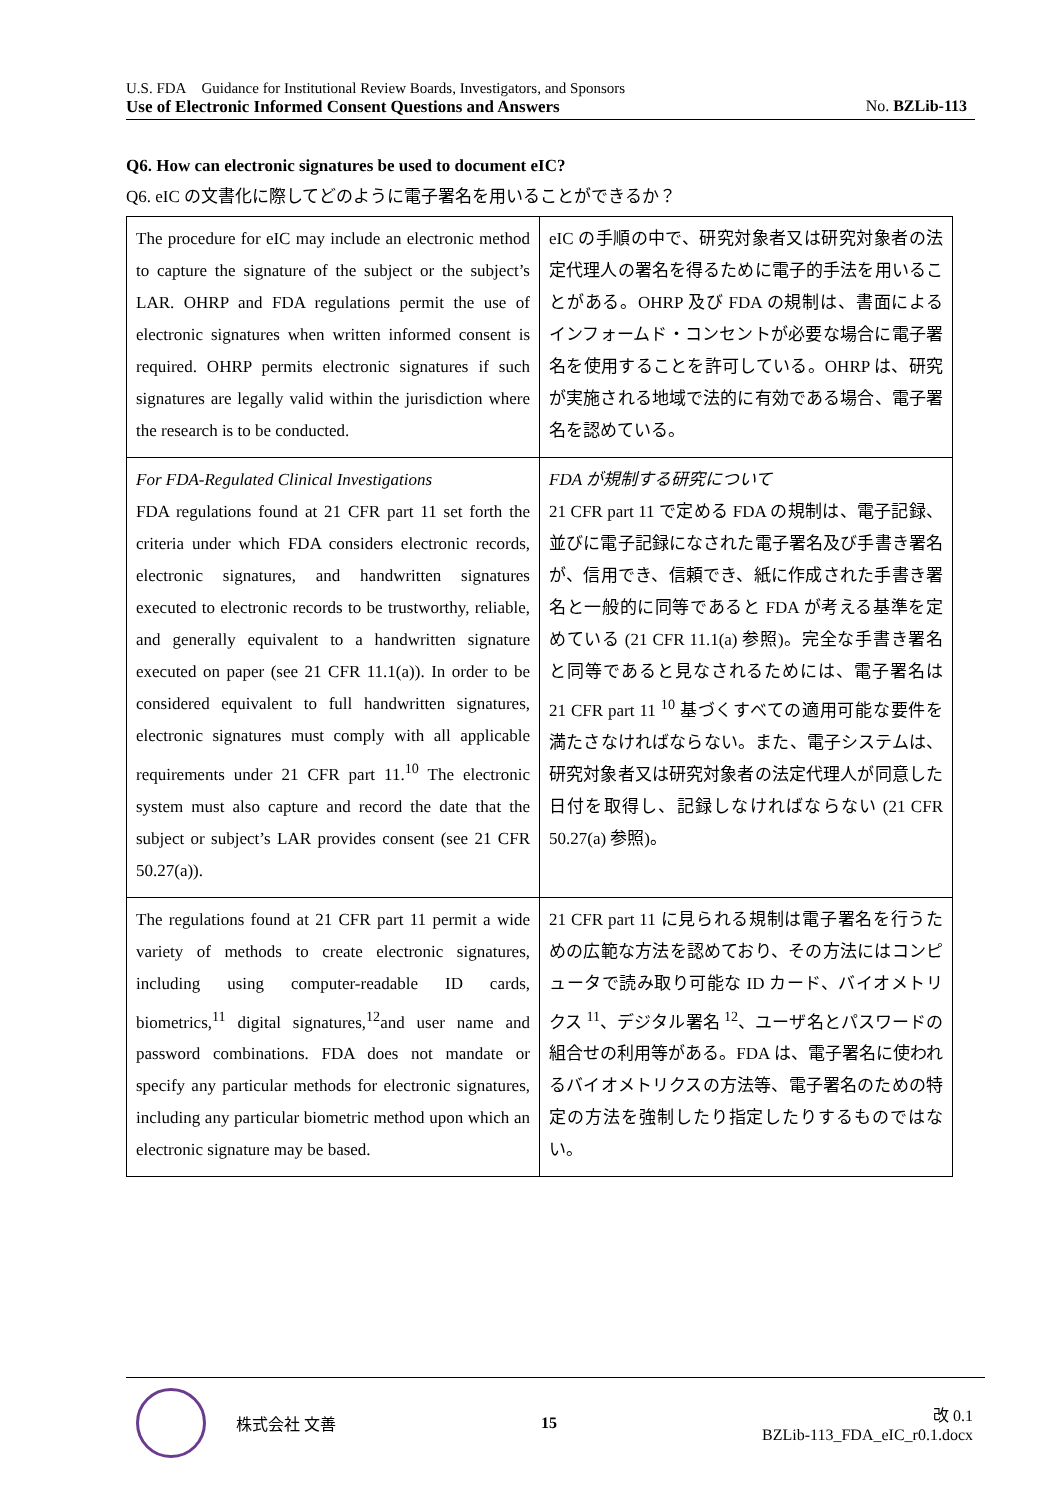U.S. FDA Guidance for Institutional Review Boards, Investigators, and Sponsors
Use of Electronic Informed Consent Questions and Answers No. BZLib-113
Q6. How can electronic signatures be used to document eIC?
Q6. eIC の文書化に際してどのように電子署名を用いることができるか？
| The procedure for eIC may include an electronic method to capture the signature of the subject or the subject’s LAR. OHRP and FDA regulations permit the use of electronic signatures when written informed consent is required. OHRP permits electronic signatures if such signatures are legally valid within the jurisdiction where the research is to be conducted. | eIC の手順の中で、研究対象者又は研究対象者の法定代理人の署名を得るために電子的手法を用いることがある。OHRP 及び FDA の規制は、書面によるインフォームド・コンセントが必要な場合に電子署名を使用することを許可している。OHRP は、研究が実施される地域で法的に有効である場合、電子署名を認めている。 |
| For FDA-Regulated Clinical Investigations FDA regulations found at 21 CFR part 11 set forth the criteria under which FDA considers electronic records, electronic signatures, and handwritten signatures executed to electronic records to be trustworthy, reliable, and generally equivalent to a handwritten signature executed on paper (see 21 CFR 11.1(a)). In order to be considered equivalent to full handwritten signatures, electronic signatures must comply with all applicable requirements under 21 CFR part 11.<sup>10</sup> The electronic system must also capture and record the date that the subject or subject’s LAR provides consent (see 21 CFR 50.27(a)). | FDA が規制する研究について 21 CFR part 11 で定める FDA の規制は、電子記録、並びに電子記録になされた電子署名及び手書き署名が、信用でき、信頼でき、紙に作成された手書き署名と一般的に同等であると FDA が考える基準を定めている (21 CFR 11.1(a) 参照)。完全な手書き署名と同等であると見なされるためには、電子署名は 21 CFR part 11 <sup>10</sup> 基づくすべての適用可能な要件を満たさなければならない。また、電子システムは、研究対象者又は研究対象者の法定代理人が同意した日付を取得し、記録しなければならない (21 CFR 50.27(a) 参照)。 |
| The regulations found at 21 CFR part 11 permit a wide variety of methods to create electronic signatures, including using computer-readable ID cards, biometrics,<sup>11</sup> digital signatures,<sup>12</sup>and user name and password combinations. FDA does not mandate or specify any particular methods for electronic signatures, including any particular biometric method upon which an electronic signature may be based. | 21 CFR part 11 に見られる規制は電子署名を行うための広範な方法を認めており、その方法にはコンピュータで読み取り可能な ID カード、バイオメトリクス <sup>11</sup>、デジタル署名 <sup>12</sup>、ユーザ名とパスワードの組合せの利用等がある。FDA は、電子署名に使われるバイオメトリクスの方法等、電子署名のための特定の方法を強制したり指定したりするものではない。 |
株式会社 文善 15
改 0.1
BZLib-113_FDA_eIC_r0.1.docx